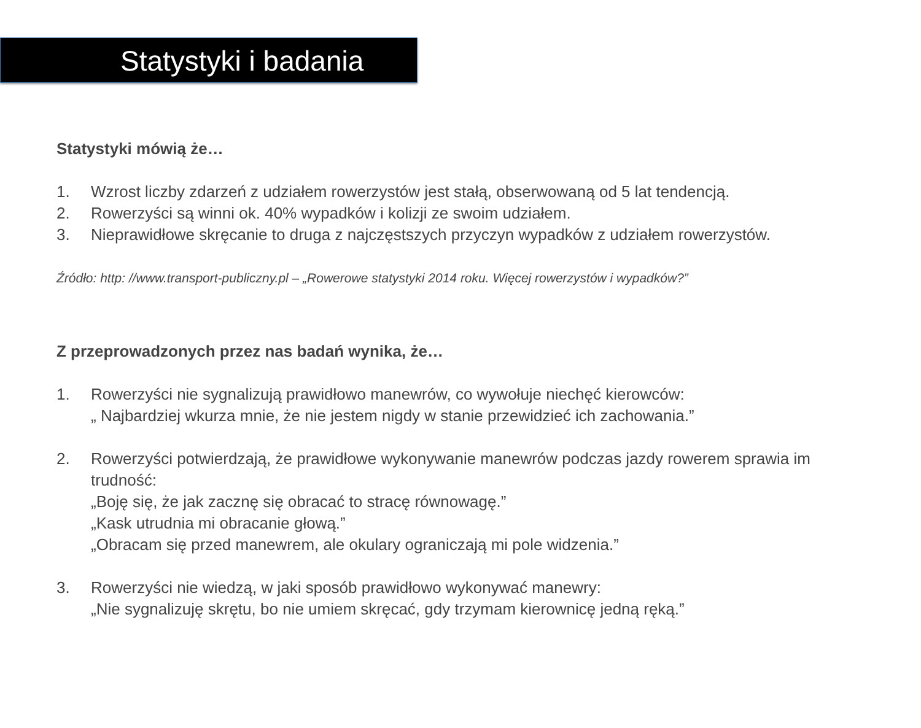Statystyki i badania
Statystyki mówią że…
1. Wzrost liczby zdarzeń z udziałem rowerzystów jest stałą, obserwowaną od 5 lat tendencją.
2. Rowerzyści są winni ok. 40% wypadków i kolizji ze swoim udziałem.
3. Nieprawidłowe skręcanie to druga z najczęstszych przyczyn wypadków z udziałem rowerzystów.
Źródło: http: //www.transport-publiczny.pl – „Rowerowe statystyki 2014 roku. Więcej rowerzystów i wypadków?”
Z przeprowadzonych przez nas badań wynika, że…
1. Rowerzyści nie sygnalizują prawidłowo manewrów, co wywołuje niechęć kierowców:
„ Najbardziej wkurza mnie, że nie jestem nigdy w stanie przewidzieć ich zachowania.”
2. Rowerzyści potwierdzają, że prawidłowe wykonywanie manewrów podczas jazdy rowerem sprawia im trudność:
„Boję się, że jak zacznę się obracać to stracę równowagę.”
„Kask utrudnia mi obracanie głową.”
„Obracam się przed manewrem, ale okulary ograniczają mi pole widzenia.”
3. Rowerzyści nie wiedzą, w jaki sposób prawidłowo wykonywać manewry:
„Nie sygnalizuję skrętu, bo nie umiem skręcać, gdy trzymam kierownicę jedną ręką.”